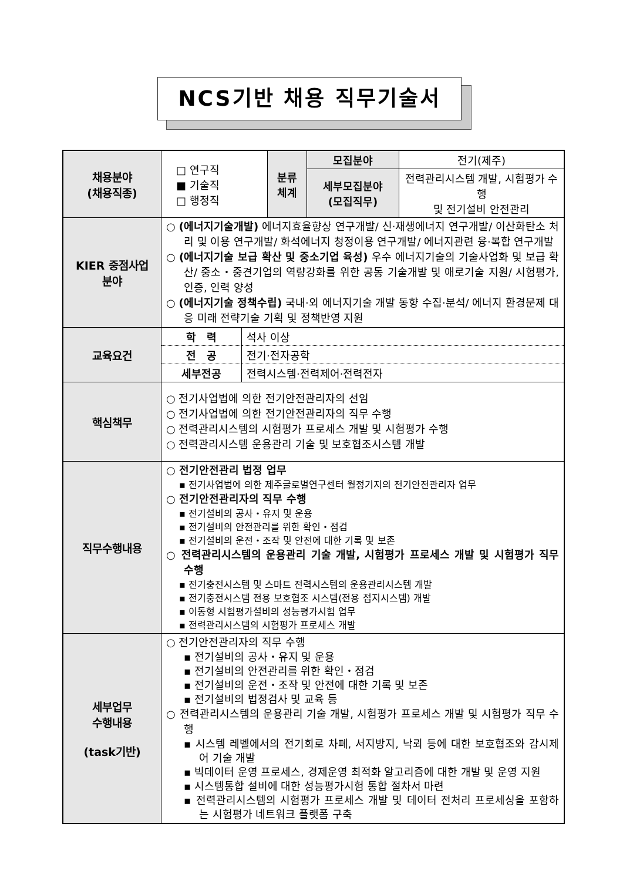NCS기반 채용 직무기술서
| 채용분야 (채용직종) | □ 연구직 ■ 기술직 □ 행정직 | 분류 체계 | / 모집분야 / 전기(제주) / / 세부모집분야 (모집직무) / 전력관리시스템 개발, 시험평가 수행 및 전기설비 안전관리 / |
| KIER 중점사업 분야 | ○ (에너지기술개발) 에너지효율향상 연구개발/ 신·재생에너지 연구개발/ 이산화탄소 처리 및 이용 연구개발/ 화석에너지 청정이용 연구개발/ 에너지관련 융·복합 연구개발 ○ (에너지기술 보급 확산 및 중소기업 육성) 우수 에너지기술의 기술사업화 및 보급 확산/ 중소・중견기업의 역량강화를 위한 공동 기술개발 및 애로기술 지원/ 시험평가, 인증, 인력 양성 ○ (에너지기술 정책수립) 국내·외 에너지기술 개발 동향 수집·분석/ 에너지 환경문제 대응 미래 전략기술 기획 및 정책반영 지원 | | |
| 교육요건 | / 학 력 / 석사 이상 / / 전 공 / 전기·전자공학 / / 세부전공 / 전력시스템·전력제어·전력전자 / | | |
| 핵심책무 | ○ 전기사업법에 의한 전기안전관리자의 선임 ○ 전기사업법에 의한 전기안전관리자의 직무 수행 ○ 전력관리시스템의 시험평가 프로세스 개발 및 시험평가 수행 ○ 전력관리시스템 운용관리 기술 및 보호협조시스템 개발 | | |
| 직무수행내용 | ○ 전기안전관리 법정 업무 ▪ 전기사업법에 의한 제주글로벌연구센터 월정기지의 전기안전관리자 업무 ○ 전기안전관리자의 직무 수행 ▪ 전기설비의 공사・유지 및 운용 ▪ 전기설비의 안전관리를 위한 확인・점검 ▪ 전기설비의 운전・조작 및 안전에 대한 기록 및 보존 ○ 전력관리시스템의 운용관리 기술 개발, 시험평가 프로세스 개발 및 시험평가 직무 수행 ▪ 전기충전시스템 및 스마트 전력시스템의 운용관리시스템 개발 ▪ 전기충전시스템 전용 보호협조 시스템(전용 접지시스템) 개발 ▪ 이동형 시험평가설비의 성능평가시험 업무 ▪ 전력관리시스템의 시험평가 프로세스 개발 | | |
| 세부업무 수행내용 (task기반) | ○ 전기안전관리자의 직무 수행 ▪ 전기설비의 공사・유지 및 운용 ▪ 전기설비의 안전관리를 위한 확인・점검 ▪ 전기설비의 운전・조작 및 안전에 대한 기록 및 보존 ▪ 전기설비의 법정검사 및 교육 등 ○ 전력관리시스템의 운용관리 기술 개발, 시험평가 프로세스 개발 및 시험평가 직무 수행 ▪ 시스템 레벨에서의 전기회로 차폐, 서지방지, 낙뢰 등에 대한 보호협조와 감시제어 기술 개발 ▪ 빅데이터 운영 프로세스, 경제운영 최적화 알고리즘에 대한 개발 및 운영 지원 ▪ 시스템통합 설비에 대한 성능평가시험 통합 절차서 마련 ▪ 전력관리시스템의 시험평가 프로세스 개발 및 데이터 전처리 프로세싱을 포함하는 시험평가 네트워크 플랫폼 구축 | | |